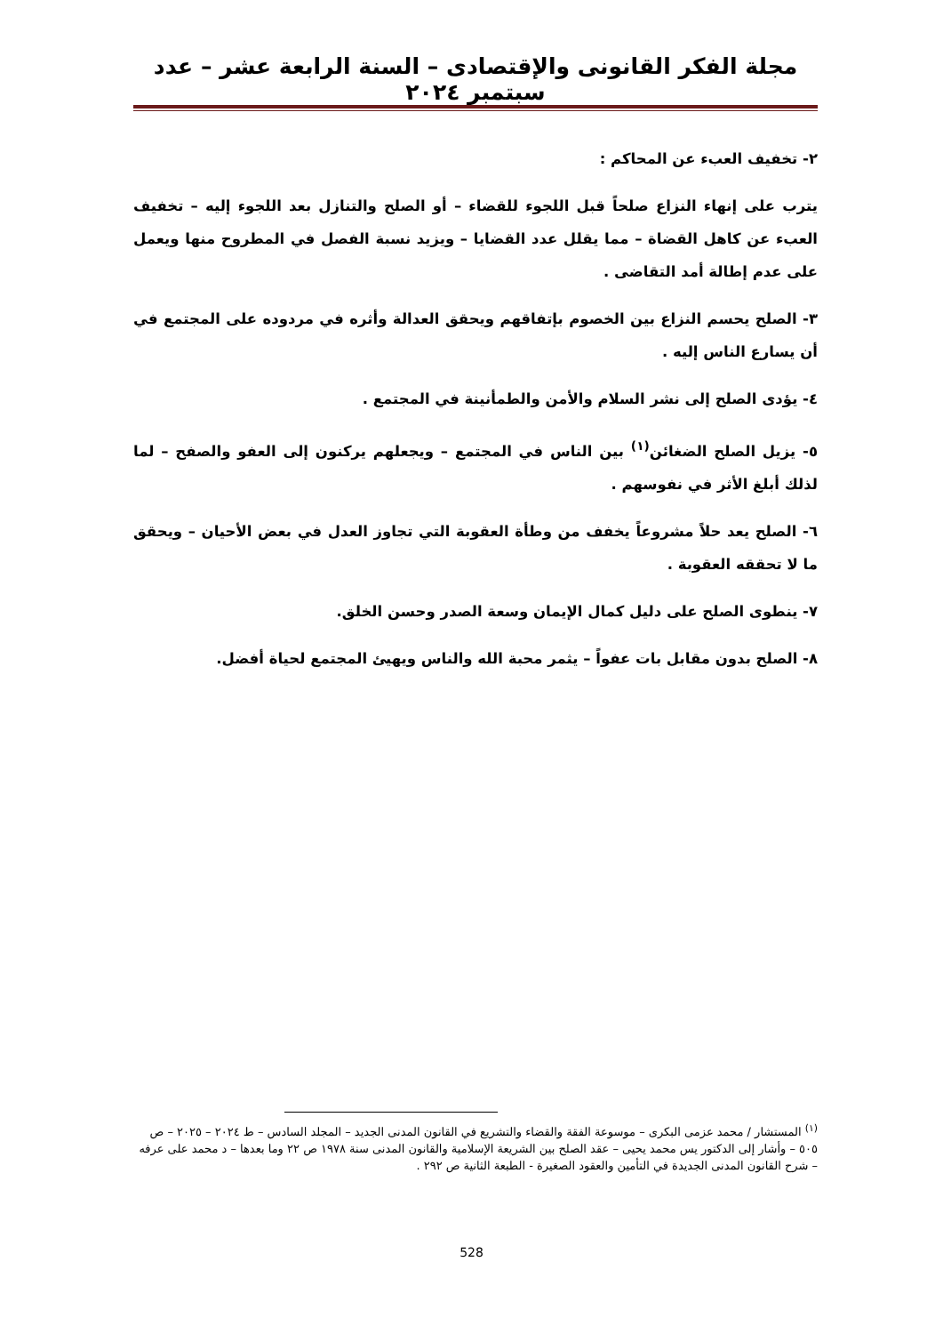مجلة الفكر القانونى والإقتصادى – السنة الرابعة عشر – عدد سبتمبر ٢٠٢٤
٢- تخفيف العبء عن المحاكم :
يترب على إنهاء النزاع صلحاً قبل اللجوء للقضاء – أو الصلح والتنازل بعد اللجوء إليه – تخفيف العبء عن كاهل القضاة – مما يقلل عدد القضايا – ويزيد نسبة الفصل في المطروح منها ويعمل على عدم إطالة أمد التقاضى .
٣- الصلح يحسم النزاع بين الخصوم بإتفاقهم ويحقق العدالة وأثره في مردوده على المجتمع في أن يسارع الناس إليه .
٤- يؤدى الصلح إلى نشر السلام والأمن والطمأنينة في المجتمع .
٥- يزيل الصلح الضغائن<sup>(١)</sup> بين الناس في المجتمع – ويجعلهم يركنون إلى العفو والصفح – لما لذلك أبلغ الأثر في نفوسهم .
٦- الصلح يعد حلاً مشروعاً يخفف من وطأة العقوبة التي تجاوز العدل في بعض الأحيان – ويحقق ما لا تحققه العقوبة .
٧- ينطوى الصلح على دليل كمال الإيمان وسعة الصدر وحسن الخلق.
٨- الصلح بدون مقابل بات عفواً – يثمر محبة الله والناس ويهيئ المجتمع لحياة أفضل.
<sup>(١)</sup> المستشار / محمد عزمى البكرى – موسوعة الفقة والقضاء والتشريع في القانون المدنى الجديد – المجلد السادس – ط ٢٠٢٤ – ٢٠٢٥ – ص ٥٠٥ – وأشار إلى الدكتور يس محمد يحيى – عقد الصلح بين الشريعة الإسلامية والقانون المدنى سنة ١٩٧٨ ص ٢٢ وما بعدها – د محمد على عرفه – شرح القانون المدنى الجديدة في التأمين والعقود الصغيرة - الطبعة الثانية ص ٢٩٢ .
528